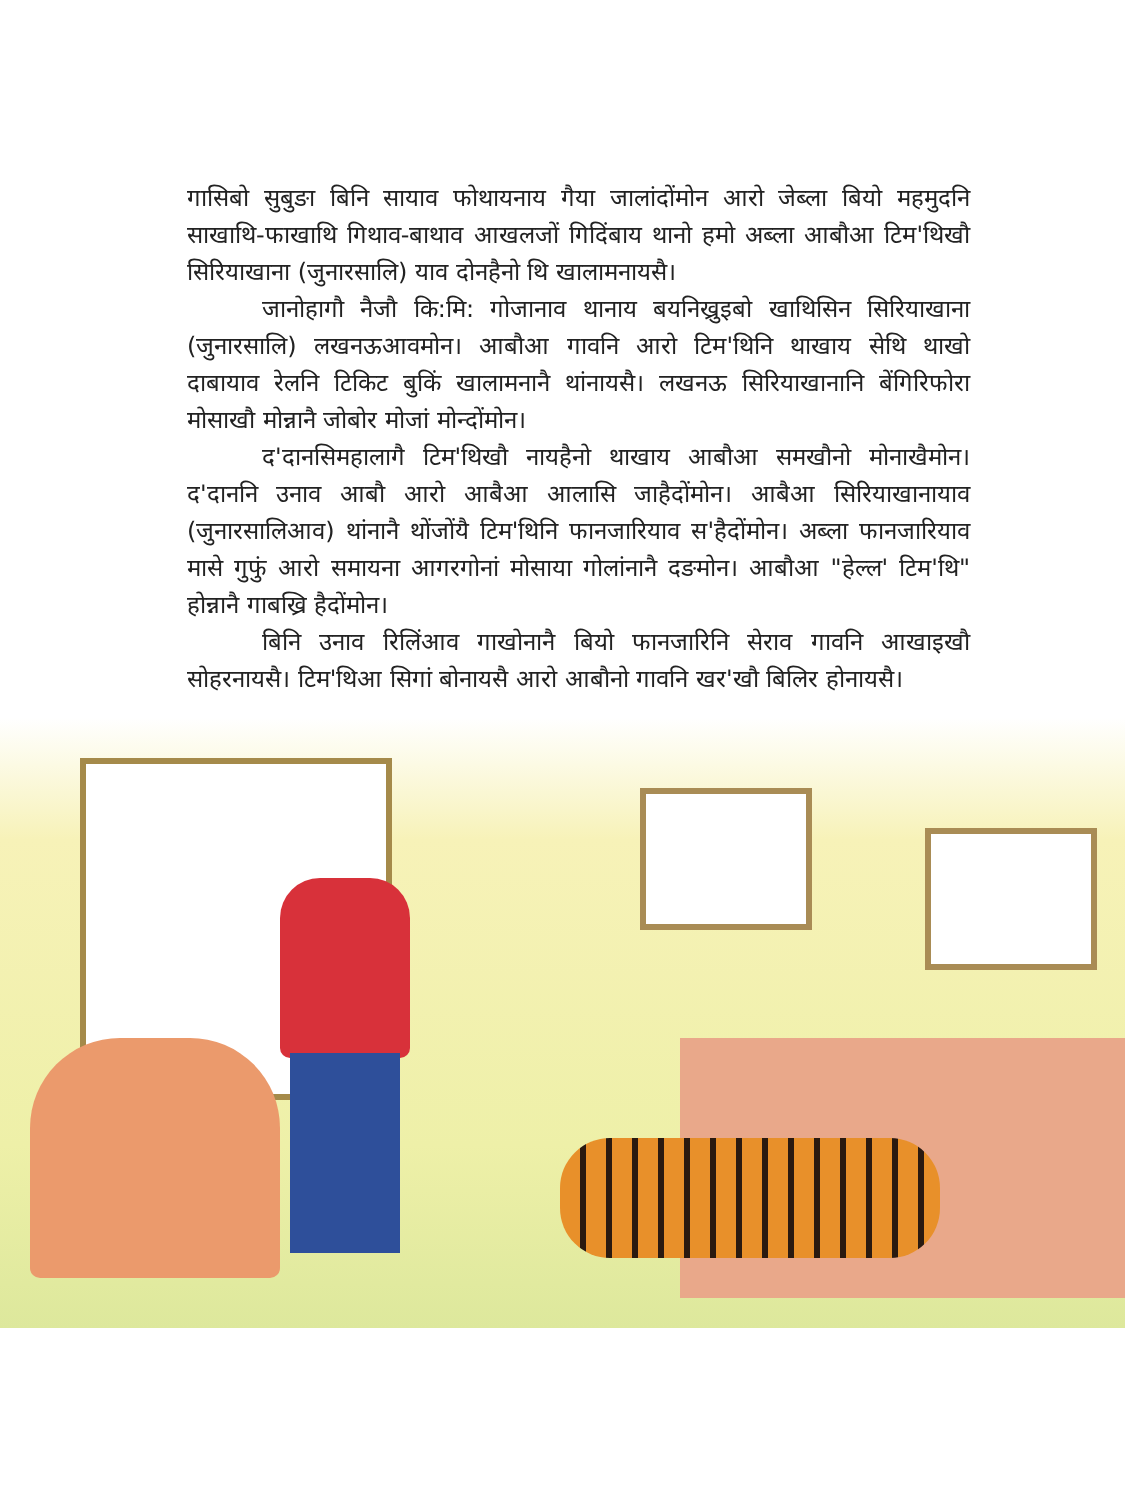गासिबो सुबुङा बिनि सायाव फोथायनाय गैया जालांदोंमोन आरो जेब्ला बियो महमुदनि साखाथि-फाखाथि गिथाव-बाथाव आखलजों गिदिंबाय थानो हमो अब्ला आबौआ टिम'थिखौ सिरियाखाना (जुनारसालि) याव दोनहैनो थि खालामनायसै।
जानोहागौ नैजौ कि:मि: गोजानाव थानाय बयनिख्रुइबो खाथिसिन सिरियाखाना (जुनारसालि) लखनऊआवमोन। आबौआ गावनि आरो टिम'थिनि थाखाय सेथि थाखो दाबायाव रेलनि टिकिट बुकिं खालामनानै थांनायसै। लखनऊ सिरियाखानानि बेंगिरिफोरा मोसाखौ मोन्नानै जोबोर मोजां मोन्दोंमोन।
द'दानसिमहालागै टिम'थिखौ नायहैनो थाखाय आबौआ समखौनो मोनाखैमोन। द'दाननि उनाव आबौ आरो आबैआ आलासि जाहैदोंमोन। आबैआ सिरियाखानायाव (जुनारसालिआव) थांनानै थोंजोंयै टिम'थिनि फानजारियाव स'हैदोंमोन। अब्ला फानजारियाव मासे गुफुं आरो समायना आगरगोनां मोसाया गोलांनानै दङमोन। आबौआ "हेल्ल' टिम'थि" होन्नानै गाबख्रि हैदोंमोन।
बिनि उनाव रिलिंआव गाखोनानै बियो फानजारिनि सेराव गावनि आखाइखौ सोहरनायसै। टिम'थिआ सिगां बोनायसै आरो आबौनो गावनि खर'खौ बिलिर होनायसै।